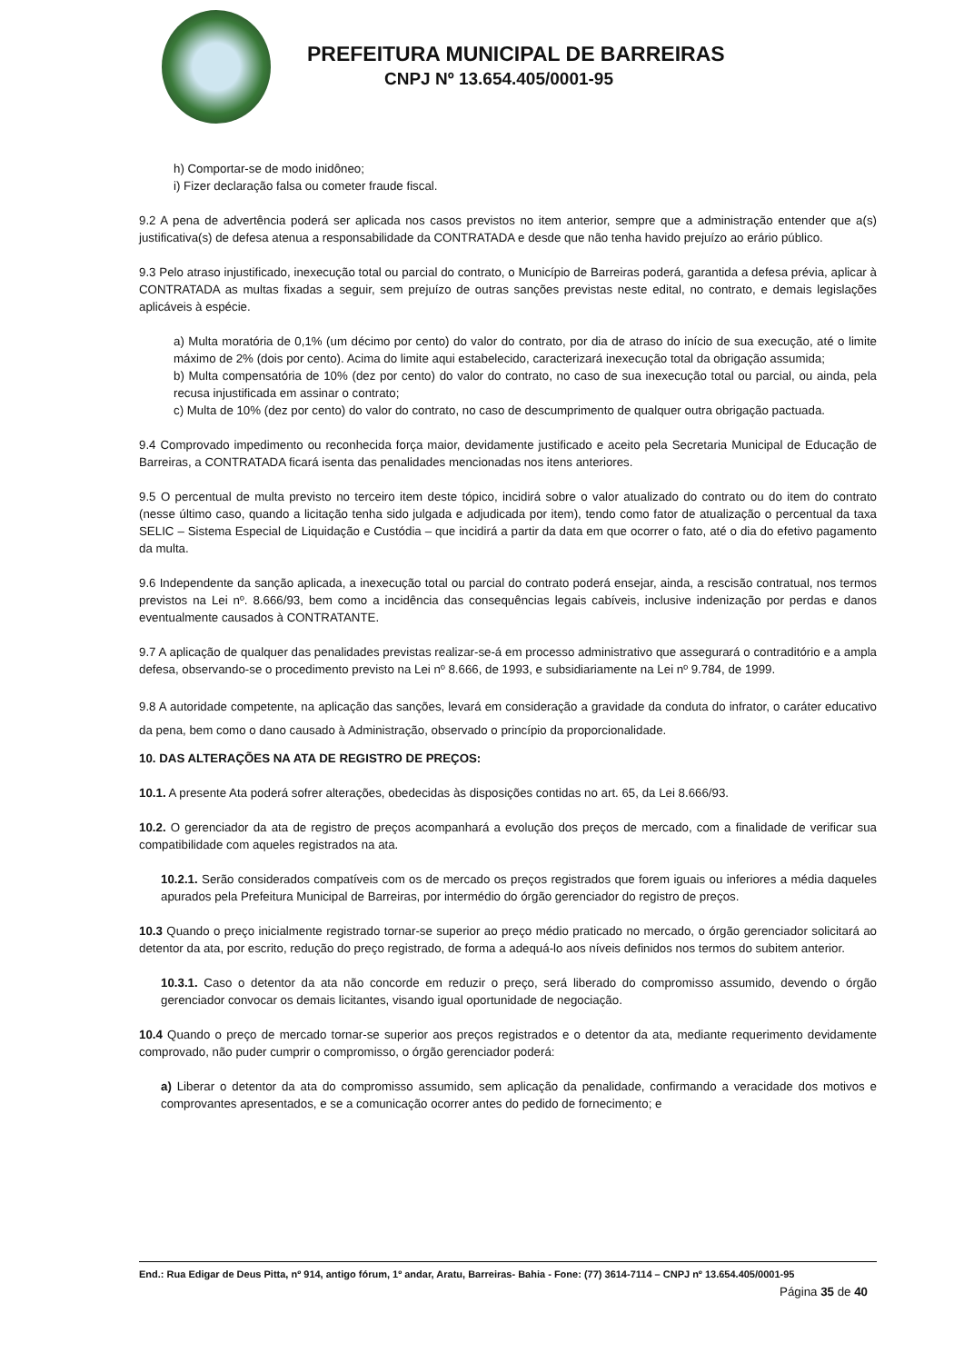PREFEITURA MUNICIPAL DE BARREIRAS
CNPJ Nº 13.654.405/0001-95
h) Comportar-se de modo inidôneo;
i) Fizer declaração falsa ou cometer fraude fiscal.
9.2 A pena de advertência poderá ser aplicada nos casos previstos no item anterior, sempre que a administração entender que a(s) justificativa(s) de defesa atenua a responsabilidade da CONTRATADA e desde que não tenha havido prejuízo ao erário público.
9.3 Pelo atraso injustificado, inexecução total ou parcial do contrato, o Município de Barreiras poderá, garantida a defesa prévia, aplicar à CONTRATADA as multas fixadas a seguir, sem prejuízo de outras sanções previstas neste edital, no contrato, e demais legislações aplicáveis à espécie.
a) Multa moratória de 0,1% (um décimo por cento) do valor do contrato, por dia de atraso do início de sua execução, até o limite máximo de 2% (dois por cento). Acima do limite aqui estabelecido, caracterizará inexecução total da obrigação assumida;
b) Multa compensatória de 10% (dez por cento) do valor do contrato, no caso de sua inexecução total ou parcial, ou ainda, pela recusa injustificada em assinar o contrato;
c) Multa de 10% (dez por cento) do valor do contrato, no caso de descumprimento de qualquer outra obrigação pactuada.
9.4 Comprovado impedimento ou reconhecida força maior, devidamente justificado e aceito pela Secretaria Municipal de Educação de Barreiras, a CONTRATADA ficará isenta das penalidades mencionadas nos itens anteriores.
9.5 O percentual de multa previsto no terceiro item deste tópico, incidirá sobre o valor atualizado do contrato ou do item do contrato (nesse último caso, quando a licitação tenha sido julgada e adjudicada por item), tendo como fator de atualização o percentual da taxa SELIC – Sistema Especial de Liquidação e Custódia – que incidirá a partir da data em que ocorrer o fato, até o dia do efetivo pagamento da multa.
9.6 Independente da sanção aplicada, a inexecução total ou parcial do contrato poderá ensejar, ainda, a rescisão contratual, nos termos previstos na Lei nº. 8.666/93, bem como a incidência das consequências legais cabíveis, inclusive indenização por perdas e danos eventualmente causados à CONTRATANTE.
9.7 A aplicação de qualquer das penalidades previstas realizar-se-á em processo administrativo que assegurará o contraditório e a ampla defesa, observando-se o procedimento previsto na Lei nº 8.666, de 1993, e subsidiariamente na Lei nº 9.784, de 1999.
9.8 A autoridade competente, na aplicação das sanções, levará em consideração a gravidade da conduta do infrator, o caráter educativo da pena, bem como o dano causado à Administração, observado o princípio da proporcionalidade.
10. DAS ALTERAÇÕES NA ATA DE REGISTRO DE PREÇOS:
10.1. A presente Ata poderá sofrer alterações, obedecidas às disposições contidas no art. 65, da Lei 8.666/93.
10.2. O gerenciador da ata de registro de preços acompanhará a evolução dos preços de mercado, com a finalidade de verificar sua compatibilidade com aqueles registrados na ata.
10.2.1. Serão considerados compatíveis com os de mercado os preços registrados que forem iguais ou inferiores a média daqueles apurados pela Prefeitura Municipal de Barreiras, por intermédio do órgão gerenciador do registro de preços.
10.3 Quando o preço inicialmente registrado tornar-se superior ao preço médio praticado no mercado, o órgão gerenciador solicitará ao detentor da ata, por escrito, redução do preço registrado, de forma a adequá-lo aos níveis definidos nos termos do subitem anterior.
10.3.1. Caso o detentor da ata não concorde em reduzir o preço, será liberado do compromisso assumido, devendo o órgão gerenciador convocar os demais licitantes, visando igual oportunidade de negociação.
10.4 Quando o preço de mercado tornar-se superior aos preços registrados e o detentor da ata, mediante requerimento devidamente comprovado, não puder cumprir o compromisso, o órgão gerenciador poderá:
a) Liberar o detentor da ata do compromisso assumido, sem aplicação da penalidade, confirmando a veracidade dos motivos e comprovantes apresentados, e se a comunicação ocorrer antes do pedido de fornecimento; e
End.: Rua Edigar de Deus Pitta, nº 914, antigo fórum, 1º andar, Aratu, Barreiras- Bahia - Fone: (77) 3614-7114 – CNPJ nº 13.654.405/0001-95
Página 35 de 40